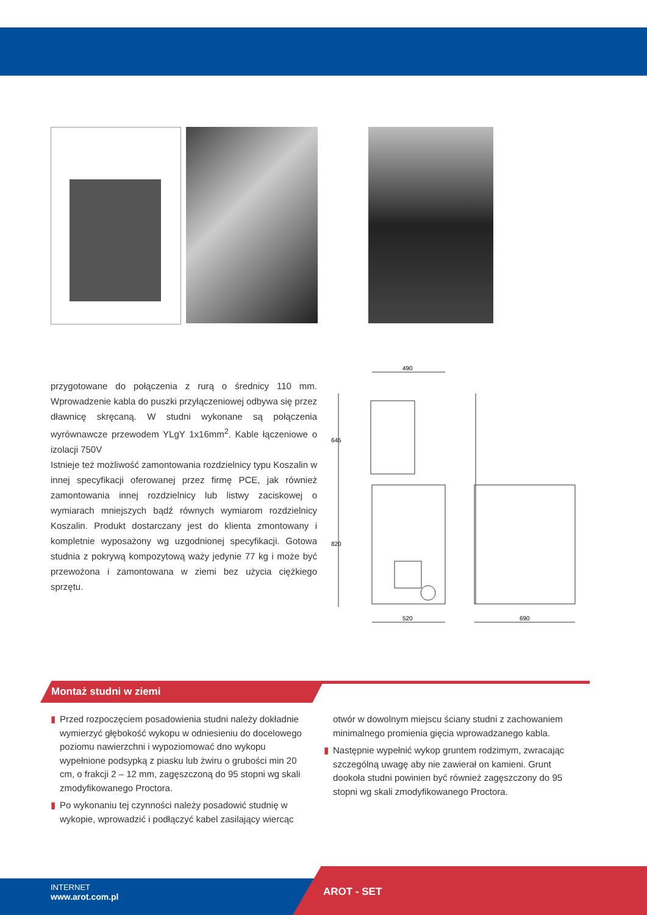przygotowane do połączenia z rurą o średnicy 110 mm. Wprowadzenie kabla do puszki przyłączeniowej odbywa się przez dławnicę skręcaną. W studni wykonane są połączenia wyrównawcze przewodem YLgY 1x16mm<sup>2</sup>. Kable łączeniowe o izolacji 750V
Istnieje też możliwość zamontowania rozdzielnicy typu Koszalin w innej specyfikacji oferowanej przez firmę PCE, jak również zamontowania innej rozdzielnicy lub listwy zaciskowej o wymiarach mniejszych bądź równych wymiarom rozdzielnicy Koszalin. Produkt dostarczany jest do klienta zmontowany i kompletnie wyposażony wg uzgodnionej specyfikacji. Gotowa studnia z pokrywą kompozytową waży jedynie 77 kg i może być przewożona i zamontowana w ziemi bez użycia ciężkiego sprzętu.
490
645
820
520
690
Montaż studni w ziemi
▮ Przed rozpoczęciem posadowienia studni należy dokładnie wymierzyć głębokość wykopu w odniesieniu do docelowego poziomu nawierzchni i wypoziomować dno wykopu wypełnione podsypką z piasku lub żwiru o grubości min 20 cm, o frakcji 2 – 12 mm, zagęszczoną do 95 stopni wg skali zmodyfikowanego Proctora.
▮ Po wykonaniu tej czynności należy posadowić studnię w wykopie, wprowadzić i podłączyć kabel zasilający wiercąc
otwór w dowolnym miejscu ściany studni z zachowaniem minimalnego promienia gięcia wprowadzanego kabla.
▮ Następnie wypełnić wykop gruntem rodzimym, zwracając szczególną uwagę aby nie zawierał on kamieni. Grunt dookoła studni powinien być również zagęszczony do 95 stopni wg skali zmodyfikowanego Proctora.
INTERNET
www.arot.com.pl
AROT - SET